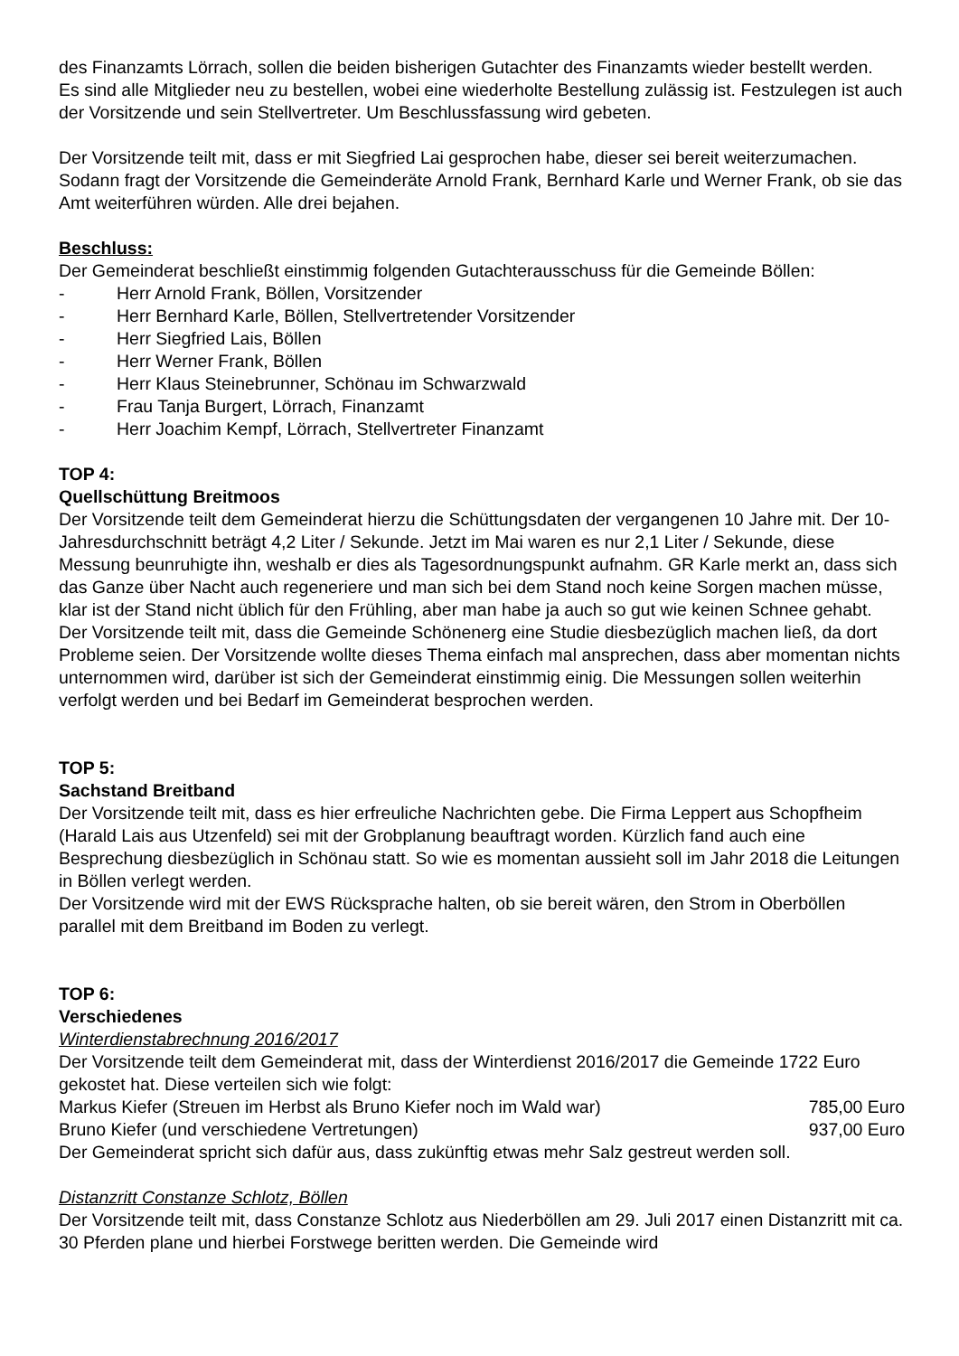des Finanzamts Lörrach, sollen die beiden bisherigen Gutachter des Finanzamts wieder bestellt werden.
Es sind alle Mitglieder neu zu bestellen, wobei eine wiederholte Bestellung zulässig ist. Festzulegen ist auch der Vorsitzende und sein Stellvertreter. Um Beschlussfassung wird gebeten.
Der Vorsitzende teilt mit, dass er mit Siegfried Lai gesprochen habe, dieser sei bereit weiterzumachen. Sodann fragt der Vorsitzende die Gemeinderäte Arnold Frank, Bernhard Karle und Werner Frank, ob sie das Amt weiterführen würden. Alle drei bejahen.
Beschluss:
Der Gemeinderat beschließt einstimmig folgenden Gutachterausschuss für die Gemeinde Böllen:
- Herr Arnold Frank, Böllen, Vorsitzender
- Herr Bernhard Karle, Böllen, Stellvertretender Vorsitzender
- Herr Siegfried Lais, Böllen
- Herr Werner Frank, Böllen
- Herr Klaus Steinebrunner, Schönau im Schwarzwald
- Frau Tanja Burgert, Lörrach, Finanzamt
- Herr Joachim Kempf, Lörrach, Stellvertreter Finanzamt
TOP 4:
Quellschüttung Breitmoos
Der Vorsitzende teilt dem Gemeinderat hierzu die Schüttungsdaten der vergangenen 10 Jahre mit. Der 10-Jahresdurchschnitt beträgt 4,2 Liter / Sekunde. Jetzt im Mai waren es nur 2,1 Liter / Sekunde, diese Messung beunruhigte ihn, weshalb er dies als Tagesordnungspunkt aufnahm. GR Karle merkt an, dass sich das Ganze über Nacht auch regeneriere und man sich bei dem Stand noch keine Sorgen machen müsse, klar ist der Stand nicht üblich für den Frühling, aber man habe ja auch so gut wie keinen Schnee gehabt. Der Vorsitzende teilt mit, dass die Gemeinde Schönenerg eine Studie diesbezüglich machen ließ, da dort Probleme seien. Der Vorsitzende wollte dieses Thema einfach mal ansprechen, dass aber momentan nichts unternommen wird, darüber ist sich der Gemeinderat einstimmig einig. Die Messungen sollen weiterhin verfolgt werden und bei Bedarf im Gemeinderat besprochen werden.
TOP 5:
Sachstand Breitband
Der Vorsitzende teilt mit, dass es hier erfreuliche Nachrichten gebe. Die Firma Leppert aus Schopfheim (Harald Lais aus Utzenfeld) sei mit der Grobplanung beauftragt worden. Kürzlich fand auch eine Besprechung diesbezüglich in Schönau statt. So wie es momentan aussieht soll im Jahr 2018 die Leitungen in Böllen verlegt werden.
Der Vorsitzende wird mit der EWS Rücksprache halten, ob sie bereit wären, den Strom in Oberböllen parallel mit dem Breitband im Boden zu verlegt.
TOP 6:
Verschiedenes
Winterdienstabrechnung 2016/2017
Der Vorsitzende teilt dem Gemeinderat mit, dass der Winterdienst 2016/2017 die Gemeinde 1722 Euro gekostet hat. Diese verteilen sich wie folgt:
Markus Kiefer (Streuen im Herbst als Bruno Kiefer noch im Wald war) 785,00 Euro
Bruno Kiefer (und verschiedene Vertretungen) 937,00 Euro
Der Gemeinderat spricht sich dafür aus, dass zukünftig etwas mehr Salz gestreut werden soll.
Distanzritt Constanze Schlotz, Böllen
Der Vorsitzende teilt mit, dass Constanze Schlotz aus Niederböllen am 29. Juli 2017 einen Distanzritt mit ca. 30 Pferden plane und hierbei Forstwege beritten werden. Die Gemeinde wird